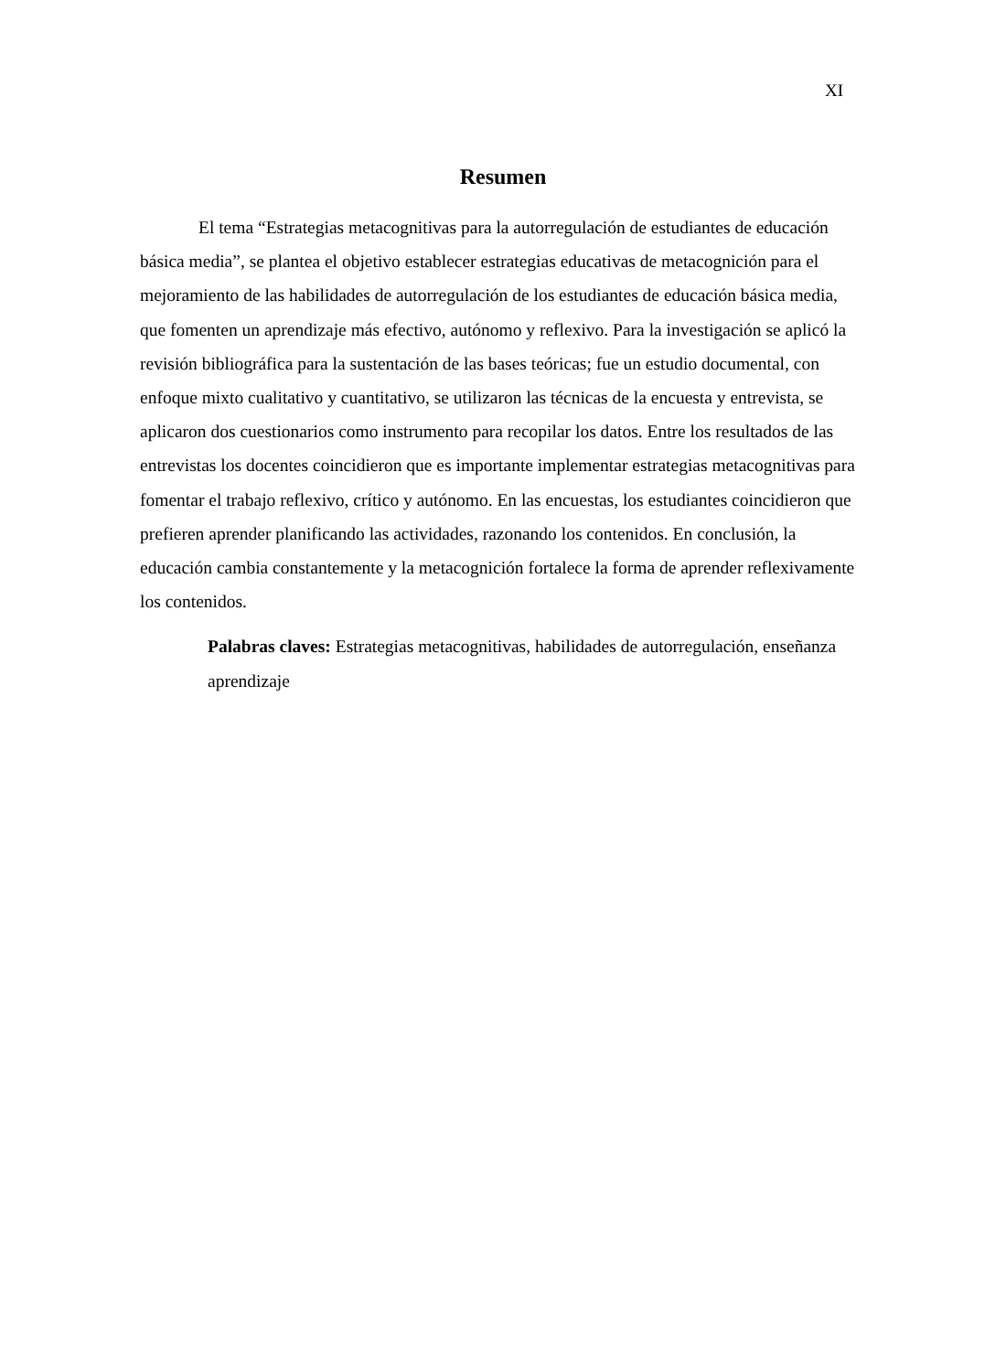XI
Resumen
El tema “Estrategias metacognitivas para la autorregulación de estudiantes de educación básica media”, se plantea el objetivo establecer estrategias educativas de metacognición para el mejoramiento de las habilidades de autorregulación de los estudiantes de educación básica media, que fomenten un aprendizaje más efectivo, autónomo y reflexivo. Para la investigación se aplicó la revisión bibliográfica para la sustentación de las bases teóricas; fue un estudio documental, con enfoque mixto cualitativo y cuantitativo, se utilizaron las técnicas de la encuesta y entrevista, se aplicaron dos cuestionarios como instrumento para recopilar los datos. Entre los resultados de las entrevistas los docentes coincidieron que es importante implementar estrategias metacognitivas para fomentar el trabajo reflexivo, crítico y autónomo. En las encuestas, los estudiantes coincidieron que prefieren aprender planificando las actividades, razonando los contenidos. En conclusión, la educación cambia constantemente y la metacognición fortalece la forma de aprender reflexivamente los contenidos.
Palabras claves: Estrategias metacognitivas, habilidades de autorregulación, enseñanza aprendizaje